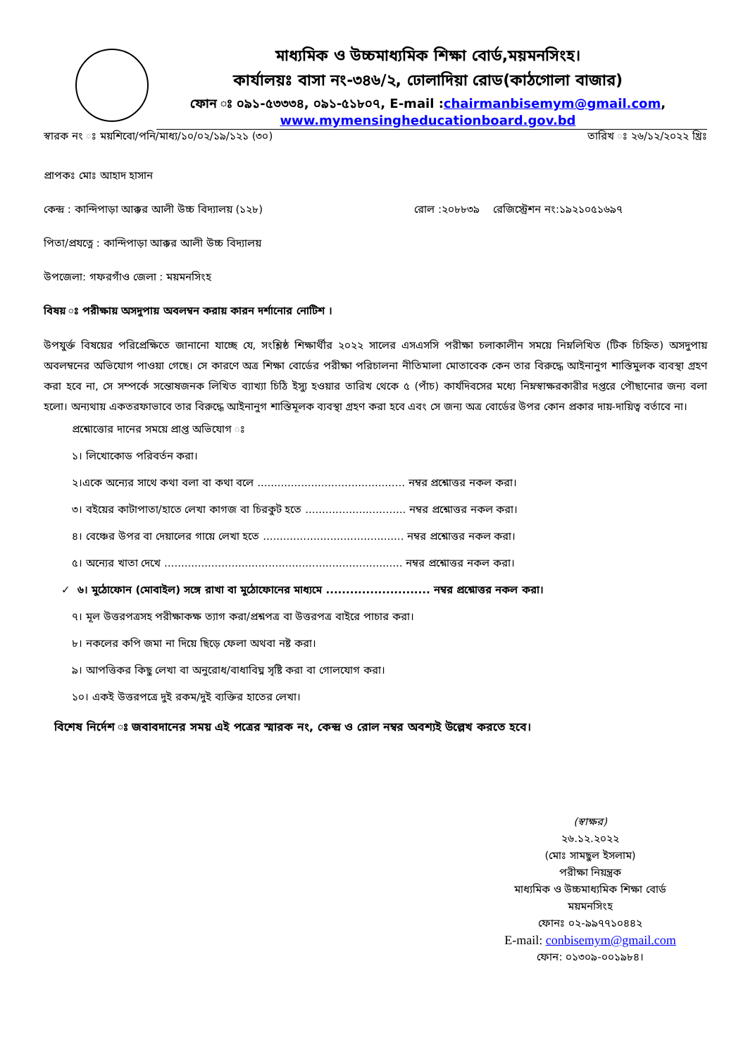মাধ্যমিক ও উচ্চমাধ্যমিক শিক্ষা বোর্ড,ময়মনসিংহ।
কার্যালয়ঃ বাসা নং-৩৪৬/২, ঢোলাদিয়া রোড(কাঠগোলা বাজার)
ফোন ঃ ০৯১-৫৩৩৩৪, ০৯১-৫১৮০৭, E-mail :chairmanbisemym@gmail.com,
www.mymensingheducationboard.gov.bd
স্বারক নং ঃ ময়শিবো/পনি/মাধ্য/১০/০২/১৯/১২১ (৩০) তারিখ ঃ ২৬/১২/২০২২ খ্রিঃ
প্রাপকঃ মোঃ আহাদ হাসান
কেন্দ্র : কান্দিপাড়া আক্কর আলী উচ্চ বিদ্যালয় (১২৮) রোল :২০৮৮৩৯ রেজিস্ট্রেশন নং:১৯২১০৫১৬৯৭
পিতা/প্রযত্নে : কান্দিপাড়া আক্কর আলী উচ্চ বিদ্যালয়
উপজেলা: গফরগাঁও জেলা : ময়মনসিংহ
বিষয় ঃ পরীক্ষায় অসদুপায় অবলম্বন করায় কারন দর্শানোর নোটিশ ।
উপযুর্ক্ত বিষয়ের পরিপ্রেক্ষিতে জানানো যাচ্ছে যে, সংশ্লিষ্ঠ শিক্ষার্থীর ২০২২ সালের এসএসসি পরীক্ষা চলাকালীন সময়ে নিম্নলিখিত (টিক চিহ্নিত) অসদুপায় অবলম্বনের অভিযোগ পাওয়া গেছে। সে কারণে অত্র শিক্ষা বোর্ডের পরীক্ষা পরিচালনা নীতিমালা মোতাবেক কেন তার বিরুদ্ধে আইনানুগ শাস্তিমুলক ব্যবস্থা গ্রহণ করা হবে না, সে সম্পর্কে সন্তোষজনক লিখিত ব্যাখ্যা চিঠি ইস্যু হওয়ার তারিখ থেকে ৫ (পাঁচ) কার্যদিবসের মধ্যে নিম্নস্বাক্ষরকারীর দপ্তরে পৌছানোর জন্য বলা হলো। অন্যথায় একতরফাভাবে তার বিরুদ্ধে আইনানুগ শাস্তিমূলক ব্যবস্থা গ্রহণ করা হবে এবং সে জন্য অত্র বোর্ডের উপর কোন প্রকার দায়-দায়িত্ব বর্তাবে না।
প্রশ্নোত্তোর দানের সময়ে প্রাপ্ত অভিযোগ ঃ
১। লিখোকোড পরিবর্তন করা।
২।একে অন্যের সাথে কথা বলা বা কথা বলে ............................................ নম্বর প্রশ্নোত্তর নকল করা।
৩। বইয়ের কাটাপাতা/হাতে লেখা কাগজ বা চিরকুট হতে .............................. নম্বর প্রশ্নোত্তর নকল করা।
৪। বেঞ্চের উপর বা দেয়ালের গায়ে লেখা হতে .......................................... নম্বর প্রশ্নোত্তর নকল করা।
৫। অন্যের খাতা দেখে ....................................................................... নম্বর প্রশ্নোত্তর নকল করা।
✓ ৬। মুঠোফোন (মোবাইল) সঙ্গে রাখা বা মুঠোফোনের মাধ্যমে .......................... নম্বর প্রশ্নোত্তর নকল করা।
৭। মূল উত্তরপত্রসহ পরীক্ষাকক্ষ ত্যাগ করা/প্রশ্নপত্র বা উত্তরপত্র বাইরে পাচার করা।
৮। নকলের কপি জমা না দিয়ে ছিড়ে ফেলা অথবা নষ্ট করা।
৯। আপত্তিকর কিছু লেখা বা অনুরোধ/বাধাবিঘ্ন সৃষ্টি করা বা গোলযোগ করা।
১০। একই উত্তরপত্রে দুই রকম/দুই ব্যক্তির হাতের লেখা।
বিশেষ নির্দেশ ঃ জবাবদানের সময় এই পত্রের স্মারক নং, কেন্দ্র ও রোল নম্বর অবশ্যই উল্লেখ করতে হবে।
(স্বাক্ষর)
২৬.১২.২০২২
(মোঃ সামছুল ইসলাম)
পরীক্ষা নিয়ন্ত্রক
মাধ্যমিক ও উচ্চমাধ্যমিক শিক্ষা বোর্ড
ময়মনসিংহ
ফোনঃ ০২-৯৯৭৭১০৪৪২
E-mail: conbisemym@gmail.com
ফোন: ০১৩০৯-০০১৯৮৪।